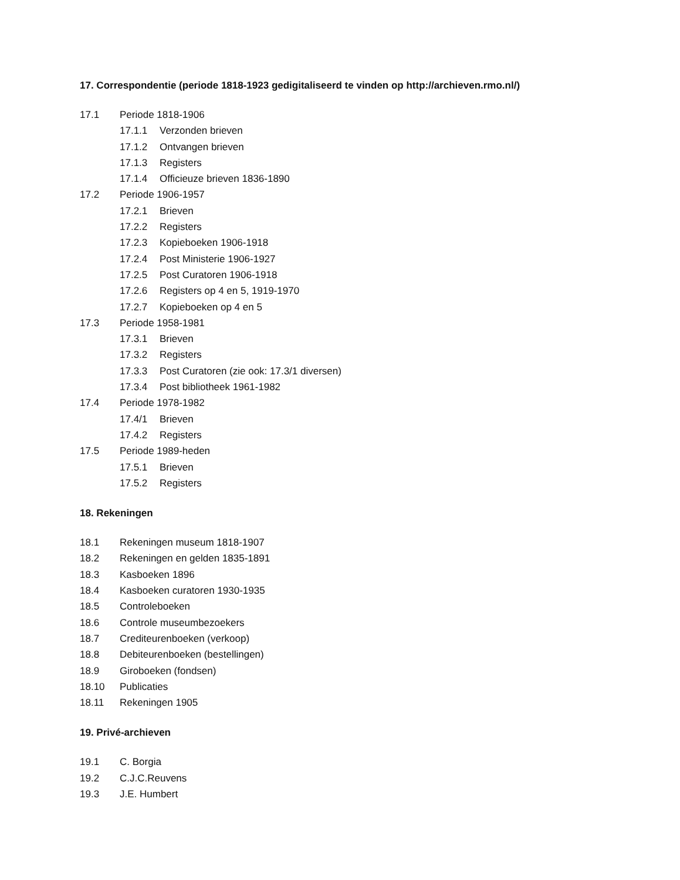17. Correspondentie (periode 1818-1923 gedigitaliseerd te vinden op http://archieven.rmo.nl/)
17.1 Periode 1818-1906
17.1.1 Verzonden brieven
17.1.2 Ontvangen brieven
17.1.3 Registers
17.1.4 Officieuze brieven 1836-1890
17.2 Periode 1906-1957
17.2.1 Brieven
17.2.2 Registers
17.2.3 Kopieboeken 1906-1918
17.2.4 Post Ministerie 1906-1927
17.2.5 Post Curatoren 1906-1918
17.2.6 Registers op 4 en 5, 1919-1970
17.2.7 Kopieboeken op 4 en 5
17.3 Periode 1958-1981
17.3.1 Brieven
17.3.2 Registers
17.3.3 Post Curatoren (zie ook: 17.3/1 diversen)
17.3.4 Post bibliotheek 1961-1982
17.4 Periode 1978-1982
17.4/1 Brieven
17.4.2 Registers
17.5 Periode 1989-heden
17.5.1 Brieven
17.5.2 Registers
18. Rekeningen
18.1 Rekeningen museum 1818-1907
18.2 Rekeningen en gelden 1835-1891
18.3 Kasboeken 1896
18.4 Kasboeken curatoren 1930-1935
18.5 Controleboeken
18.6 Controle museumbezoekers
18.7 Crediteurenboeken (verkoop)
18.8 Debiteurenboeken (bestellingen)
18.9 Giroboeken (fondsen)
18.10 Publicaties
18.11 Rekeningen 1905
19. Privé-archieven
19.1 C. Borgia
19.2 C.J.C.Reuvens
19.3 J.E. Humbert